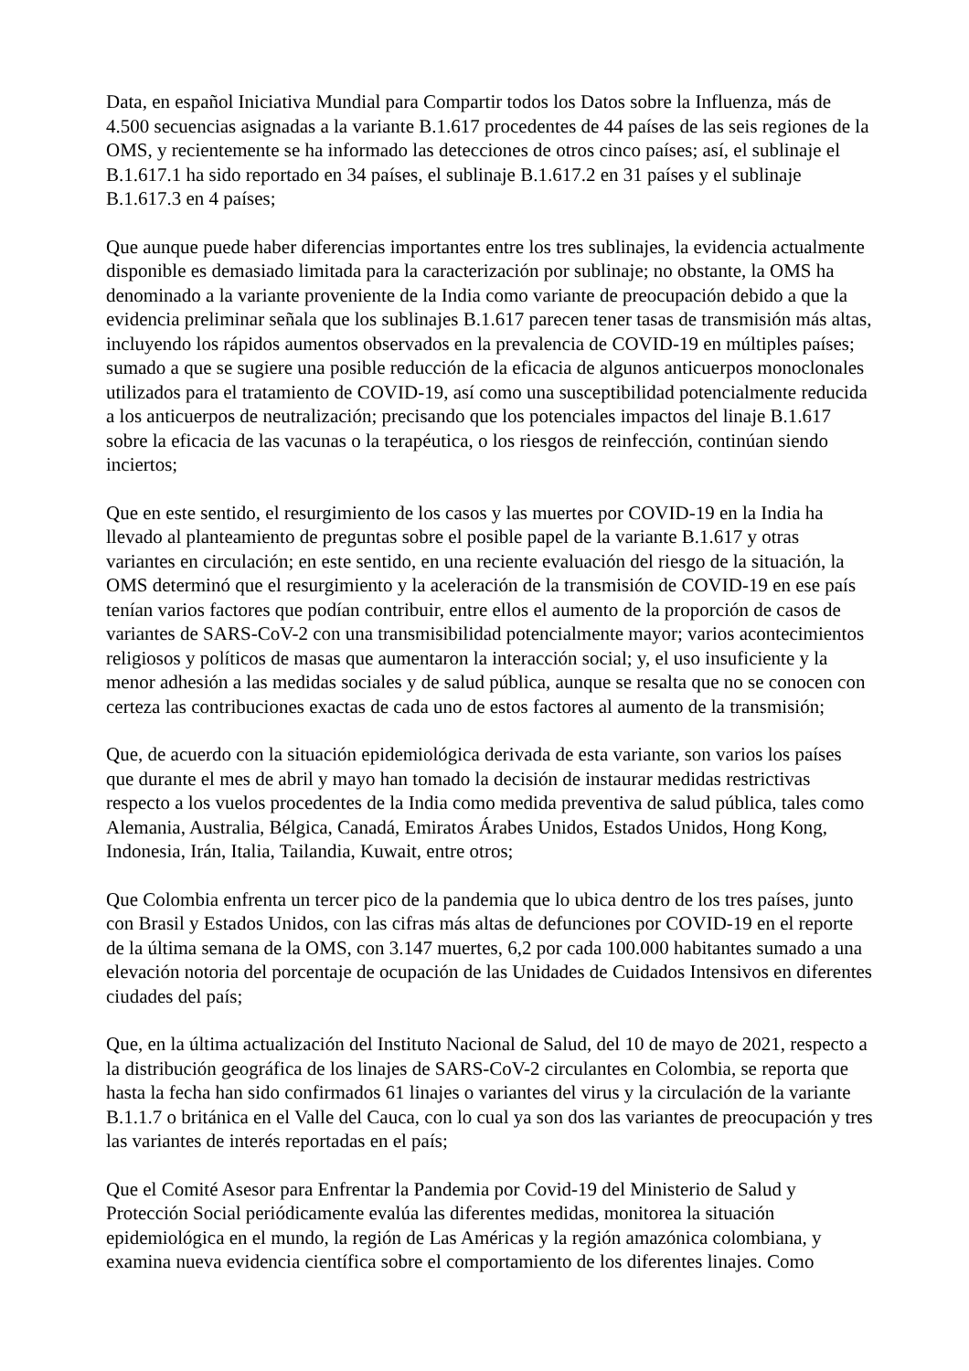Data, en español Iniciativa Mundial para Compartir todos los Datos sobre la Influenza, más de 4.500 secuencias asignadas a la variante B.1.617 procedentes de 44 países de las seis regiones de la OMS, y recientemente se ha informado las detecciones de otros cinco países; así, el sublinaje el B.1.617.1 ha sido reportado en 34 países, el sublinaje B.1.617.2 en 31 países y el sublinaje B.1.617.3 en 4 países;
Que aunque puede haber diferencias importantes entre los tres sublinajes, la evidencia actualmente disponible es demasiado limitada para la caracterización por sublinaje; no obstante, la OMS ha denominado a la variante proveniente de la India como variante de preocupación debido a que la evidencia preliminar señala que los sublinajes B.1.617 parecen tener tasas de transmisión más altas, incluyendo los rápidos aumentos observados en la prevalencia de COVID-19 en múltiples países; sumado a que se sugiere una posible reducción de la eficacia de algunos anticuerpos monoclonales utilizados para el tratamiento de COVID-19, así como una susceptibilidad potencialmente reducida a los anticuerpos de neutralización; precisando que los potenciales impactos del linaje B.1.617 sobre la eficacia de las vacunas o la terapéutica, o los riesgos de reinfección, continúan siendo inciertos;
Que en este sentido, el resurgimiento de los casos y las muertes por COVID-19 en la India ha llevado al planteamiento de preguntas sobre el posible papel de la variante B.1.617 y otras variantes en circulación; en este sentido, en una reciente evaluación del riesgo de la situación, la OMS determinó que el resurgimiento y la aceleración de la transmisión de COVID-19 en ese país tenían varios factores que podían contribuir, entre ellos el aumento de la proporción de casos de variantes de SARS-CoV-2 con una transmisibilidad potencialmente mayor; varios acontecimientos religiosos y políticos de masas que aumentaron la interacción social; y, el uso insuficiente y la menor adhesión a las medidas sociales y de salud pública, aunque se resalta que no se conocen con certeza las contribuciones exactas de cada uno de estos factores al aumento de la transmisión;
Que, de acuerdo con la situación epidemiológica derivada de esta variante, son varios los países que durante el mes de abril y mayo han tomado la decisión de instaurar medidas restrictivas respecto a los vuelos procedentes de la India como medida preventiva de salud pública, tales como Alemania, Australia, Bélgica, Canadá, Emiratos Árabes Unidos, Estados Unidos, Hong Kong, Indonesia, Irán, Italia, Tailandia, Kuwait, entre otros;
Que Colombia enfrenta un tercer pico de la pandemia que lo ubica dentro de los tres países, junto con Brasil y Estados Unidos, con las cifras más altas de defunciones por COVID-19 en el reporte de la última semana de la OMS, con 3.147 muertes, 6,2 por cada 100.000 habitantes sumado a una elevación notoria del porcentaje de ocupación de las Unidades de Cuidados Intensivos en diferentes ciudades del país;
Que, en la última actualización del Instituto Nacional de Salud, del 10 de mayo de 2021, respecto a la distribución geográfica de los linajes de SARS-CoV-2 circulantes en Colombia, se reporta que hasta la fecha han sido confirmados 61 linajes o variantes del virus y la circulación de la variante B.1.1.7 o británica en el Valle del Cauca, con lo cual ya son dos las variantes de preocupación y tres las variantes de interés reportadas en el país;
Que el Comité Asesor para Enfrentar la Pandemia por Covid-19 del Ministerio de Salud y Protección Social periódicamente evalúa las diferentes medidas, monitorea la situación epidemiológica en el mundo, la región de Las Américas y la región amazónica colombiana, y examina nueva evidencia científica sobre el comportamiento de los diferentes linajes. Como